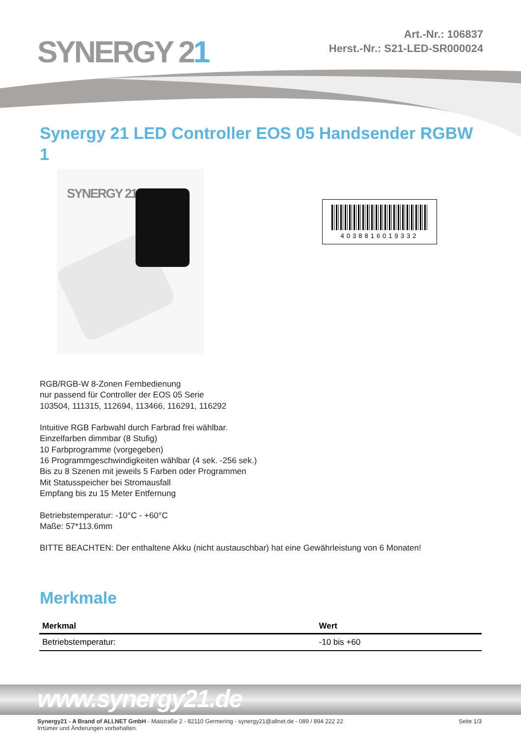SYNERGY 21
Art.-Nr.: 106837
Herst.-Nr.: S21-LED-SR000024
Synergy 21 LED Controller EOS 05 Handsender RGBW 1
SYNERGY 21
4038816019332
RGB/RGB-W 8-Zonen Fernbedienung
nur passend für Controller der EOS 05 Serie
103504, 111315, 112694, 113466, 116291, 116292
Intuitive RGB Farbwahl durch Farbrad frei wählbar.
Einzelfarben dimmbar (8 Stufig)
10 Farbprogramme (vorgegeben)
16 Programmgeschwindigkeiten wählbar (4 sek. -256 sek.)
Bis zu 8 Szenen mit jeweils 5 Farben oder Programmen
Mit Statusspeicher bei Stromausfall
Empfang bis zu 15 Meter Entfernung
Betriebstemperatur: -10°C - +60°C
Maße: 57*113.6mm
BITTE BEACHTEN: Der enthaltene Akku (nicht austauschbar) hat eine Gewährleistung von 6 Monaten!
Merkmale
| Merkmal | Wert |
| --- | --- |
| Betriebstemperatur: | -10 bis +60 |
www.synergy21.de
Synergy21 - A Brand of ALLNET GmbH - Maistraße 2 - 82110 Germering - synergy21@allnet.de - 089 / 894 222 22
Irrtümer und Änderungen vorbehalten.
Seite 1/3